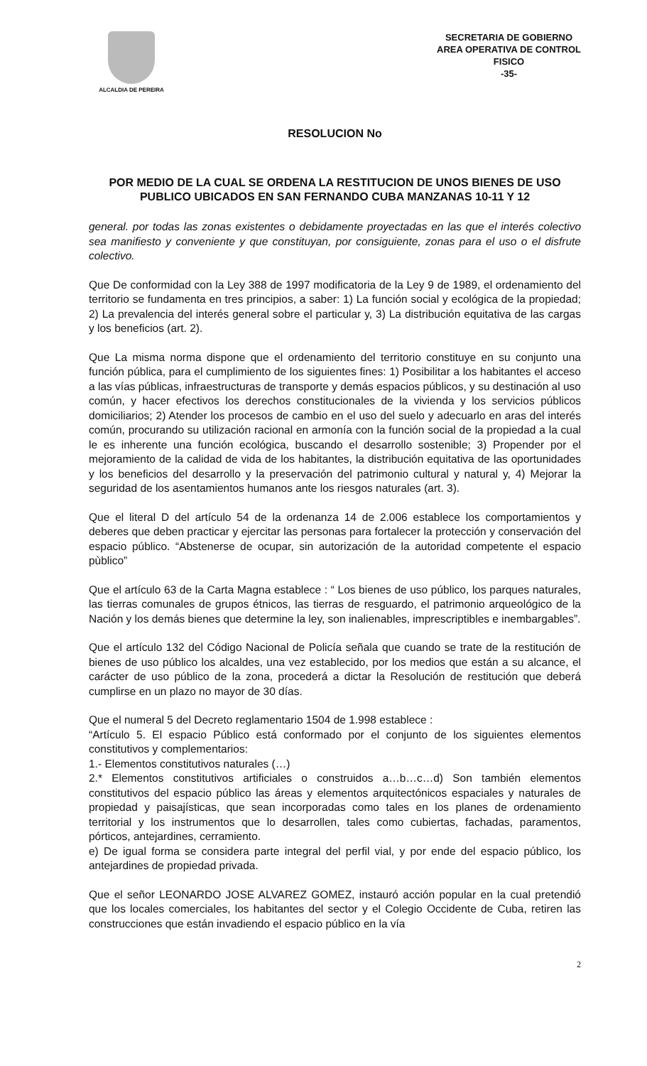ALCALDIA DE PEREIRA
SECRETARIA DE GOBIERNO
AREA OPERATIVA DE CONTROL
FISICO
-35-
RESOLUCION No
POR MEDIO DE LA CUAL SE ORDENA LA RESTITUCION DE UNOS BIENES DE USO PUBLICO UBICADOS EN SAN FERNANDO CUBA MANZANAS 10-11 Y 12
general. por todas las zonas existentes o debidamente proyectadas en las que el interés colectivo sea manifiesto y conveniente y que constituyan, por consiguiente, zonas para el uso o el disfrute colectivo.
Que De conformidad con la Ley 388 de 1997 modificatoria de la Ley 9 de 1989, el ordenamiento del territorio se fundamenta en tres principios, a saber: 1) La función social y ecológica de la propiedad; 2) La prevalencia del interés general sobre el particular y, 3) La distribución equitativa de las cargas y los beneficios (art. 2).
Que La misma norma dispone que el ordenamiento del territorio constituye en su conjunto una función pública, para el cumplimiento de los siguientes fines: 1) Posibilitar a los habitantes el acceso a las vías públicas, infraestructuras de transporte y demás espacios públicos, y su destinación al uso común, y hacer efectivos los derechos constitucionales de la vivienda y los servicios públicos domiciliarios; 2) Atender los procesos de cambio en el uso del suelo y adecuarlo en aras del interés común, procurando su utilización racional en armonía con la función social de la propiedad a la cual le es inherente una función ecológica, buscando el desarrollo sostenible; 3) Propender por el mejoramiento de la calidad de vida de los habitantes, la distribución equitativa de las oportunidades y los beneficios del desarrollo y la preservación del patrimonio cultural y natural y, 4) Mejorar la seguridad de los asentamientos humanos ante los riesgos naturales (art. 3).
Que el literal D del artículo 54 de la ordenanza 14 de 2.006 establece los comportamientos y deberes que deben practicar y ejercitar las personas para fortalecer la protección y conservación del espacio público. “Abstenerse de ocupar, sin autorización de la autoridad competente el espacio pùblico”
Que el artículo 63 de la Carta Magna establece : “ Los bienes de uso público, los parques naturales, las tierras comunales de grupos étnicos, las tierras de resguardo, el patrimonio arqueológico de la Nación y los demás bienes que determine la ley, son inalienables, imprescriptibles e inembargables”.
Que el artículo 132 del Código Nacional de Policía señala que cuando se trate de la restitución de bienes de uso público los alcaldes, una vez establecido, por los medios que están a su alcance, el carácter de uso público de la zona, procederá a dictar la Resolución de restitución que deberá cumplirse en un plazo no mayor de 30 días.
Que el numeral 5 del Decreto reglamentario 1504 de 1.998 establece :
“Artículo 5. El espacio Público está conformado por el conjunto de los siguientes elementos constitutivos y complementarios:
1.- Elementos constitutivos naturales (…)
2.* Elementos constitutivos artificiales o construidos a…b…c…d) Son también elementos constitutivos del espacio público las áreas y elementos arquitectónicos espaciales y naturales de propiedad y paisajísticas, que sean incorporadas como tales en los planes de ordenamiento territorial y los instrumentos que lo desarrollen, tales como cubiertas, fachadas, paramentos, pórticos, antejardines, cerramiento.
e) De igual forma se considera parte integral del perfil vial, y por ende del espacio público, los antejardines de propiedad privada.
Que el señor LEONARDO JOSE ALVAREZ GOMEZ, instauró acción popular en la cual pretendió que los locales comerciales, los habitantes del sector y el Colegio Occidente de Cuba, retiren las construcciones que están invadiendo el espacio público en la vía
2